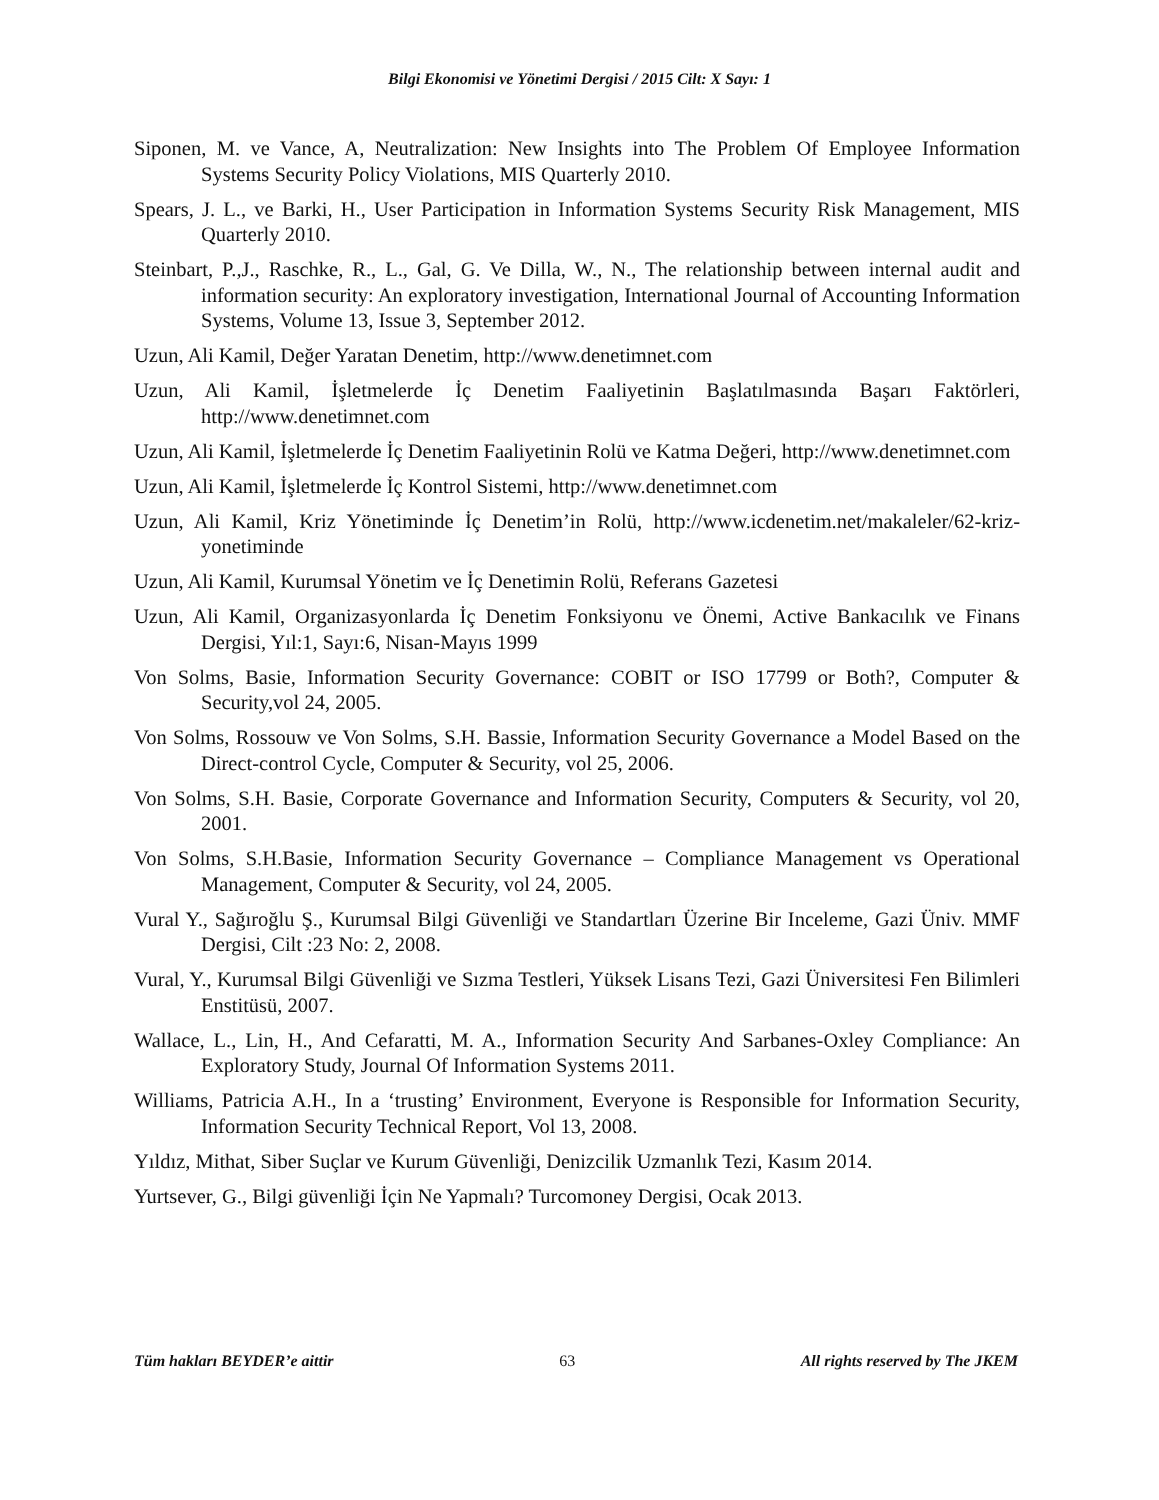Bilgi Ekonomisi ve Yönetimi Dergisi / 2015 Cilt: X Sayı: 1
Siponen, M. ve Vance, A, Neutralization: New Insights into The Problem Of Employee Information Systems Security Policy Violations, MIS Quarterly 2010.
Spears, J. L., ve Barki, H., User Participation in Information Systems Security Risk Management, MIS Quarterly 2010.
Steinbart, P.,J., Raschke, R., L., Gal, G. Ve Dilla, W., N., The relationship between internal audit and information security: An exploratory investigation, International Journal of Accounting Information Systems, Volume 13, Issue 3, September 2012.
Uzun, Ali Kamil, Değer Yaratan Denetim, http://www.denetimnet.com
Uzun, Ali Kamil, İşletmelerde İç Denetim Faaliyetinin Başlatılmasında Başarı Faktörleri, http://www.denetimnet.com
Uzun, Ali Kamil, İşletmelerde İç Denetim Faaliyetinin Rolü ve Katma Değeri, http://www.denetimnet.com
Uzun, Ali Kamil, İşletmelerde İç Kontrol Sistemi, http://www.denetimnet.com
Uzun, Ali Kamil, Kriz Yönetiminde İç Denetim’in Rolü, http://www.icdenetim.net/makaleler/62-kriz-yonetiminde
Uzun, Ali Kamil, Kurumsal Yönetim ve İç Denetimin Rolü, Referans Gazetesi
Uzun, Ali Kamil, Organizasyonlarda İç Denetim Fonksiyonu ve Önemi, Active Bankacılık ve Finans Dergisi, Yıl:1, Sayı:6, Nisan-Mayıs 1999
Von Solms, Basie, Information Security Governance: COBIT or ISO 17799 or Both?, Computer & Security,vol 24, 2005.
Von Solms, Rossouw ve Von Solms, S.H. Bassie, Information Security Governance a Model Based on the Direct-control Cycle, Computer & Security, vol 25, 2006.
Von Solms, S.H. Basie, Corporate Governance and Information Security, Computers & Security, vol 20, 2001.
Von Solms, S.H.Basie, Information Security Governance – Compliance Management vs Operational Management, Computer & Security, vol 24, 2005.
Vural Y., Sağıroğlu Ş., Kurumsal Bilgi Güvenliği ve Standartları Üzerine Bir Inceleme, Gazi Üniv. MMF Dergisi, Cilt :23 No: 2, 2008.
Vural, Y., Kurumsal Bilgi Güvenliği ve Sızma Testleri, Yüksek Lisans Tezi, Gazi Üniversitesi Fen Bilimleri Enstitüsü, 2007.
Wallace, L., Lin, H., And Cefaratti, M. A., Information Security And Sarbanes-Oxley Compliance: An Exploratory Study, Journal Of Information Systems 2011.
Williams, Patricia A.H., In a ‘trusting’ Environment, Everyone is Responsible for Information Security, Information Security Technical Report, Vol 13, 2008.
Yıldız, Mithat, Siber Suçlar ve Kurum Güvenliği, Denizcilik Uzmanlık Tezi, Kasım 2014.
Yurtsever, G., Bilgi güvenliği İçin Ne Yapmalı? Turcomoney Dergisi, Ocak 2013.
Tüm hakları BEYDER’e aittir 63 All rights reserved by The JKEM